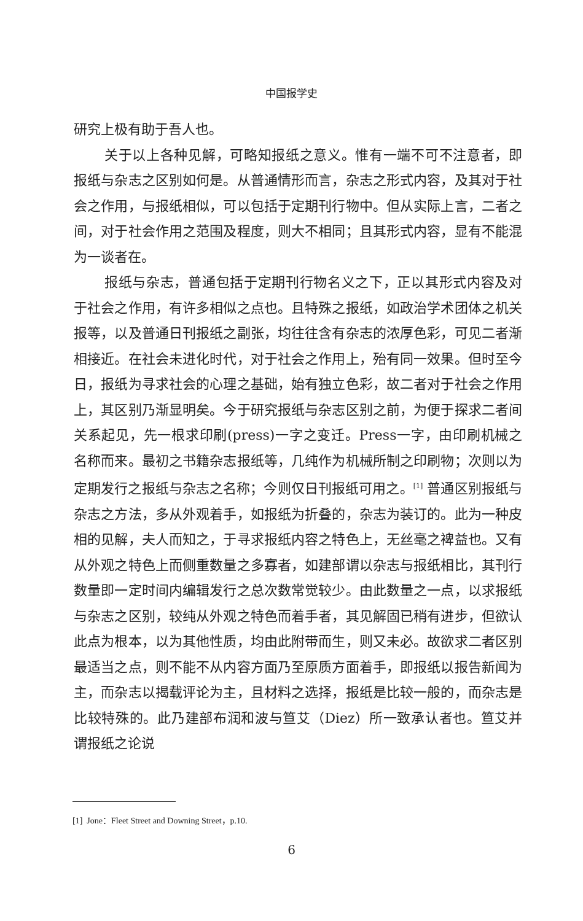中国报学史
研究上极有助于吾人也。
关于以上各种见解，可略知报纸之意义。惟有一端不可不注意者，即报纸与杂志之区别如何是。从普通情形而言，杂志之形式内容，及其对于社会之作用，与报纸相似，可以包括于定期刊行物中。但从实际上言，二者之间，对于社会作用之范围及程度，则大不相同；且其形式内容，显有不能混为一谈者在。
报纸与杂志，普通包括于定期刊行物名义之下，正以其形式内容及对于社会之作用，有许多相似之点也。且特殊之报纸，如政治学术团体之机关报等，以及普通日刊报纸之副张，均往往含有杂志的浓厚色彩，可见二者渐相接近。在社会未进化时代，对于社会之作用上，殆有同一效果。但时至今日，报纸为寻求社会的心理之基础，始有独立色彩，故二者对于社会之作用上，其区别乃渐显明矣。今于研究报纸与杂志区别之前，为便于探求二者间关系起见，先一根求印刷(press)一字之变迁。Press一字，由印刷机械之名称而来。最初之书籍杂志报纸等，几纯作为机械所制之印刷物；次则以为定期发行之报纸与杂志之名称；今则仅日刊报纸可用之。<sup>[1]</sup> 普通区别报纸与杂志之方法，多从外观着手，如报纸为折叠的，杂志为装订的。此为一种皮相的见解，夫人而知之，于寻求报纸内容之特色上，无丝毫之裨益也。又有从外观之特色上而侧重数量之多寡者，如建部谓以杂志与报纸相比，其刊行数量即一定时间内编辑发行之总次数常觉较少。由此数量之一点，以求报纸与杂志之区别，较纯从外观之特色而着手者，其见解固已稍有进步，但欲认此点为根本，以为其他性质，均由此附带而生，则又未必。故欲求二者区别最适当之点，则不能不从内容方面乃至原质方面着手，即报纸以报告新闻为主，而杂志以揭载评论为主，且材料之选择，报纸是比较一般的，而杂志是比较特殊的。此乃建部布润和波与笪艾（Diez）所一致承认者也。笪艾并谓报纸之论说
[1] Jone：Fleet Street and Downing Street，p.10.
6